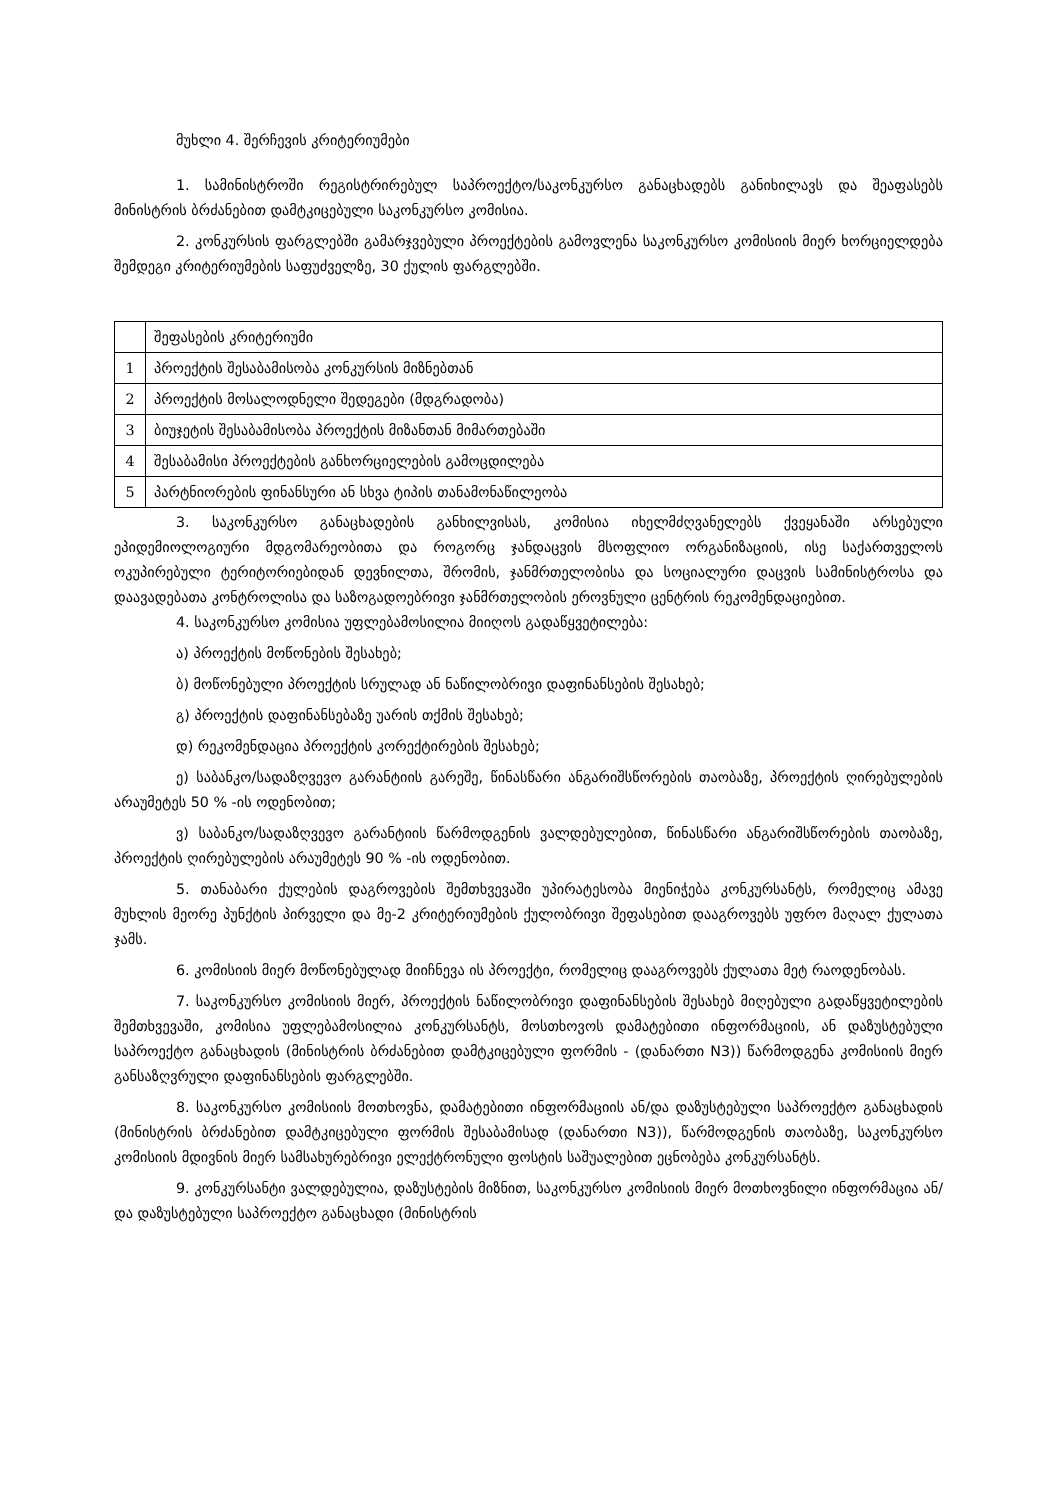მუხლი 4. შერჩევის კრიტერიუმები
1. სამინისტროში რეგისტრირებულ საპროექტო/საკონკურსო განაცხადებს განიხილავს და შეაფასებს მინისტრის ბრძანებით დამტკიცებული საკონკურსო კომისია.
2. კონკურსის ფარგლებში გამარჯვებული პროექტების გამოვლენა საკონკურსო კომისიის მიერ ხორციელდება შემდეგი კრიტერიუმების საფუძველზე, 30 ქულის ფარგლებში.
| | შეფასების კრიტერიუმი |
| 1 | პროექტის შესაბამისობა კონკურსის მიზნებთან |
| 2 | პროექტის მოსალოდნელი შედეგები (მდგრადობა) |
| 3 | ბიუჯეტის შესაბამისობა პროექტის მიზანთან მიმართებაში |
| 4 | შესაბამისი პროექტების განხორციელების გამოცდილება |
| 5 | პარტნიორების ფინანსური ან სხვა ტიპის თანამონაწილეობა |
3. საკონკურსო განაცხადების განხილვისას, კომისია იხელმძღვანელებს ქვეყანაში არსებული ეპიდემიოლოგიური მდგომარეობითა და როგორც ჯანდაცვის მსოფლიო ორგანიზაციის, ისე საქართველოს ოკუპირებული ტერიტორიებიდან დევნილთა, შრომის, ჯანმრთელობისა და სოციალური დაცვის სამინისტროსა და დაავადებათა კონტროლისა და საზოგადოებრივი ჯანმრთელობის ეროვნული ცენტრის რეკომენდაციებით.
4. საკონკურსო კომისია უფლებამოსილია მიიღოს გადაწყვეტილება:
ა) პროექტის მოწონების შესახებ;
ბ) მოწონებული პროექტის სრულად ან ნაწილობრივი დაფინანსების შესახებ;
გ) პროექტის დაფინანსებაზე უარის თქმის შესახებ;
დ) რეკომენდაცია პროექტის კორექტირების შესახებ;
ე) საბანკო/სადაზღვევო გარანტიის გარეშე, წინასწარი ანგარიშსწორების თაობაზე, პროექტის ღირებულების არაუმეტეს 50 % -ის ოდენობით;
ვ) საბანკო/სადაზღვევო გარანტიის წარმოდგენის ვალდებულებით, წინასწარი ანგარიშსწორების თაობაზე, პროექტის ღირებულების არაუმეტეს 90 % -ის ოდენობით.
5. თანაბარი ქულების დაგროვების შემთხვევაში უპირატესობა მიენიჭება კონკურსანტს, რომელიც ამავე მუხლის მეორე პუნქტის პირველი და მე-2 კრიტერიუმების ქულობრივი შეფასებით დააგროვებს უფრო მაღალ ქულათა ჯამს.
6. კომისიის მიერ მოწონებულად მიიჩნევა ის პროექტი, რომელიც დააგროვებს ქულათა მეტ რაოდენობას.
7. საკონკურსო კომისიის მიერ, პროექტის ნაწილობრივი დაფინანსების შესახებ მიღებული გადაწყვეტილების შემთხვევაში, კომისია უფლებამოსილია კონკურსანტს, მოსთხოვოს დამატებითი ინფორმაციის, ან დაზუსტებული საპროექტო განაცხადის (მინისტრის ბრძანებით დამტკიცებული ფორმის - (დანართი N3)) წარმოდგენა კომისიის მიერ განსაზღვრული დაფინანსების ფარგლებში.
8. საკონკურსო კომისიის მოთხოვნა, დამატებითი ინფორმაციის ან/და დაზუსტებული საპროექტო განაცხადის (მინისტრის ბრძანებით დამტკიცებული ფორმის შესაბამისად (დანართი N3)), წარმოდგენის თაობაზე, საკონკურსო კომისიის მდივნის მიერ სამსახურებრივი ელექტრონული ფოსტის საშუალებით ეცნობება კონკურსანტს.
9. კონკურსანტი ვალდებულია, დაზუსტების მიზნით, საკონკურსო კომისიის მიერ მოთხოვნილი ინფორმაცია ან/და დაზუსტებული საპროექტო განაცხადი (მინისტრის